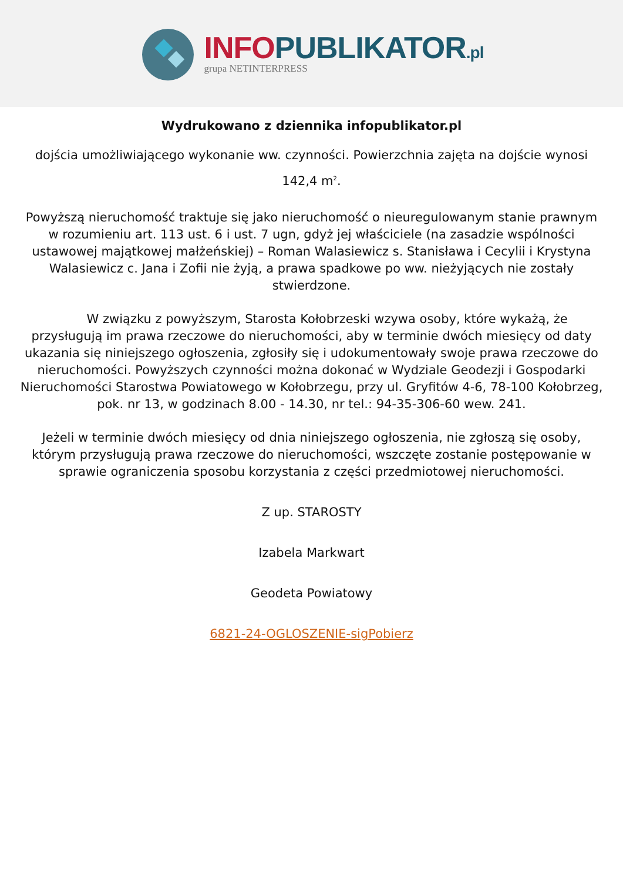INFO PUBLIKATOR.pl
grupa NETINTERPRESS
Wydrukowano z dziennika infopublikator.pl
dojścia umożliwiającego wykonanie ww. czynności. Powierzchnia zajęta na dojście wynosi 142,4 m<sup>2</sup>.
Powyższą nieruchomość traktuje się jako nieruchomość o nieuregulowanym stanie prawnym w rozumieniu art. 113 ust. 6 i ust. 7 ugn, gdyż jej właściciele (na zasadzie wspólności ustawowej majątkowej małżeńskiej) – Roman Walasiewicz s. Stanisława i Cecylii i Krystyna Walasiewicz c. Jana i Zofii nie żyją, a prawa spadkowe po ww. nieżyjących nie zostały stwierdzone.
W związku z powyższym, Starosta Kołobrzeski wzywa osoby, które wykażą, że przysługują im prawa rzeczowe do nieruchomości, aby w terminie dwóch miesięcy od daty ukazania się niniejszego ogłoszenia, zgłosiły się i udokumentowały swoje prawa rzeczowe do nieruchomości. Powyższych czynności można dokonać w Wydziale Geodezji i Gospodarki Nieruchomości Starostwa Powiatowego w Kołobrzegu, przy ul. Gryfitów 4-6, 78-100 Kołobrzeg, pok. nr 13, w godzinach 8.00 - 14.30, nr tel.: 94-35-306-60 wew. 241.
Jeżeli w terminie dwóch miesięcy od dnia niniejszego ogłoszenia, nie zgłoszą się osoby, którym przysługują prawa rzeczowe do nieruchomości, wszczęte zostanie postępowanie w sprawie ograniczenia sposobu korzystania z części przedmiotowej nieruchomości.
Z up. STAROSTY
Izabela Markwart
Geodeta Powiatowy
6821-24-OGLOSZENIE-sigPobierz